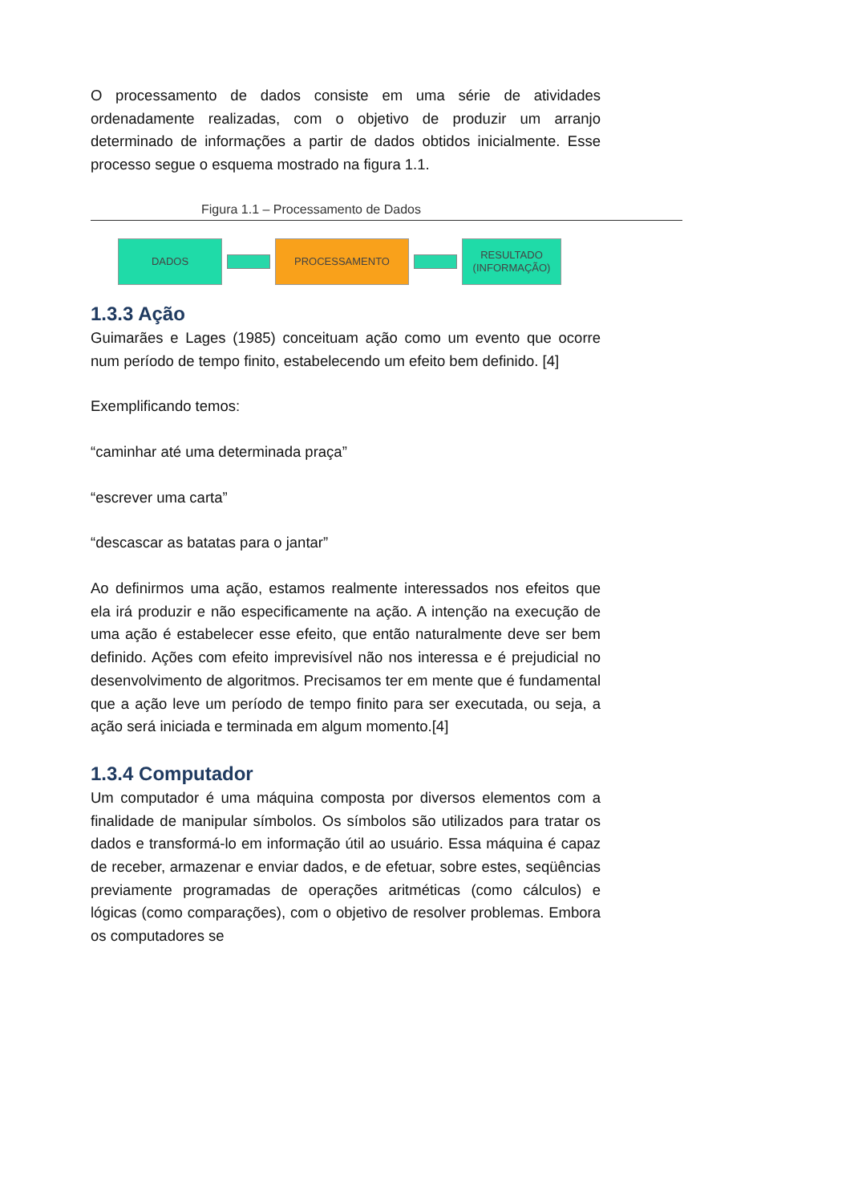O processamento de dados consiste em uma série de atividades ordenadamente realizadas, com o objetivo de produzir um arranjo determinado de informações a partir de dados obtidos inicialmente. Esse processo segue o esquema mostrado na figura 1.1.
Figura 1.1 – Processamento de Dados
DADOS PROCESSAMENTO
RESULTADO
(INFORMAÇÃO)
1.3.3 Ação
Guimarães e Lages (1985) conceituam ação como um evento que ocorre num período de tempo finito, estabelecendo um efeito bem definido. [4]
Exemplificando temos:
“caminhar até uma determinada praça”
“escrever uma carta”
“descascar as batatas para o jantar”
Ao definirmos uma ação, estamos realmente interessados nos efeitos que ela irá produzir e não especificamente na ação. A intenção na execução de uma ação é estabelecer esse efeito, que então naturalmente deve ser bem definido. Ações com efeito imprevisível não nos interessa e é prejudicial no desenvolvimento de algoritmos. Precisamos ter em mente que é fundamental que a ação leve um período de tempo finito para ser executada, ou seja, a ação será iniciada e terminada em algum momento.[4]
1.3.4 Computador
Um computador é uma máquina composta por diversos elementos com a finalidade de manipular símbolos. Os símbolos são utilizados para tratar os dados e transformá-lo em informação útil ao usuário. Essa máquina é capaz de receber, armazenar e enviar dados, e de efetuar, sobre estes, seqüências previamente programadas de operações aritméticas (como cálculos) e lógicas (como comparações), com o objetivo de resolver problemas. Embora os computadores se